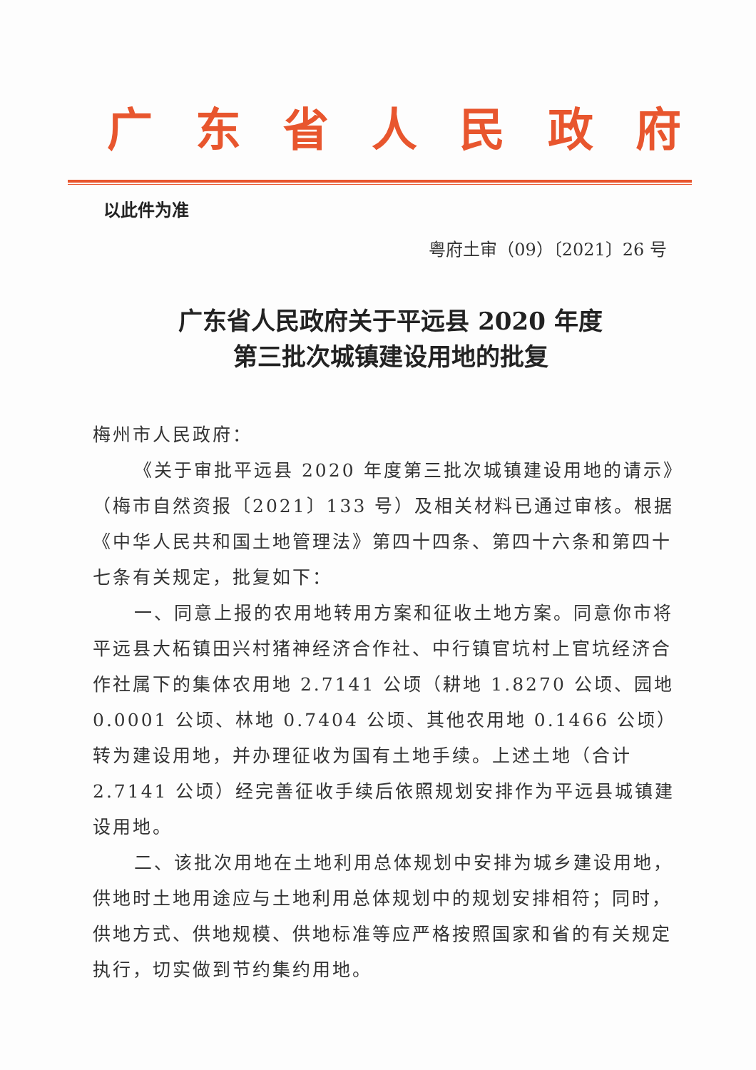广东省人民政府
以此件为准
粤府土审（09）〔2021〕26 号
广东省人民政府关于平远县 2020 年度
第三批次城镇建设用地的批复
梅州市人民政府：
《关于审批平远县 2020 年度第三批次城镇建设用地的请示》（梅市自然资报〔2021〕133 号）及相关材料已通过审核。根据《中华人民共和国土地管理法》第四十四条、第四十六条和第四十七条有关规定，批复如下：
一、同意上报的农用地转用方案和征收土地方案。同意你市将平远县大柘镇田兴村猪神经济合作社、中行镇官坑村上官坑经济合作社属下的集体农用地 2.7141 公顷（耕地 1.8270 公顷、园地 0.0001 公顷、林地 0.7404 公顷、其他农用地 0.1466 公顷）转为建设用地，并办理征收为国有土地手续。上述土地（合计 2.7141 公顷）经完善征收手续后依照规划安排作为平远县城镇建设用地。
二、该批次用地在土地利用总体规划中安排为城乡建设用地，供地时土地用途应与土地利用总体规划中的规划安排相符；同时，供地方式、供地规模、供地标准等应严格按照国家和省的有关规定执行，切实做到节约集约用地。